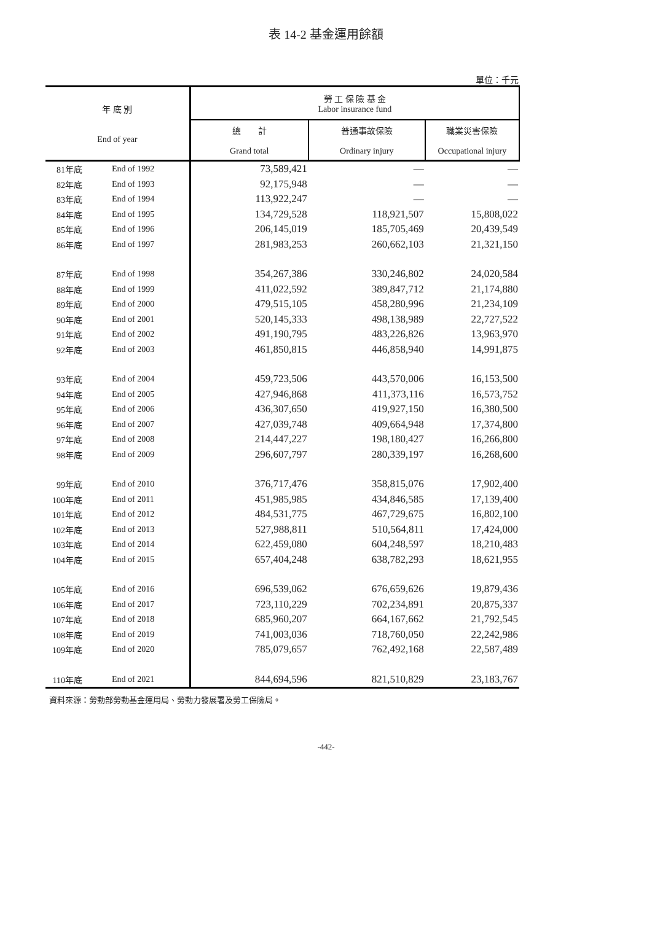表 14-2 基金運用餘額
單位：千元
| 年 底 別 End of year | | 勞 工 保 險 基 金 Labor insurance fund | | |
| --- | --- | --- | --- | --- |
| | | 總 計 Grand total | 普通事故保險 Ordinary injury | 職業災害保險 Occupational injury |
| 81年底 | End of 1992 | 73,589,421 | — | — |
| 82年底 | End of 1993 | 92,175,948 | — | — |
| 83年底 | End of 1994 | 113,922,247 | — | — |
| 84年底 | End of 1995 | 134,729,528 | 118,921,507 | 15,808,022 |
| 85年底 | End of 1996 | 206,145,019 | 185,705,469 | 20,439,549 |
| 86年底 | End of 1997 | 281,983,253 | 260,662,103 | 21,321,150 |
| 87年底 | End of 1998 | 354,267,386 | 330,246,802 | 24,020,584 |
| 88年底 | End of 1999 | 411,022,592 | 389,847,712 | 21,174,880 |
| 89年底 | End of 2000 | 479,515,105 | 458,280,996 | 21,234,109 |
| 90年底 | End of 2001 | 520,145,333 | 498,138,989 | 22,727,522 |
| 91年底 | End of 2002 | 491,190,795 | 483,226,826 | 13,963,970 |
| 92年底 | End of 2003 | 461,850,815 | 446,858,940 | 14,991,875 |
| 93年底 | End of 2004 | 459,723,506 | 443,570,006 | 16,153,500 |
| 94年底 | End of 2005 | 427,946,868 | 411,373,116 | 16,573,752 |
| 95年底 | End of 2006 | 436,307,650 | 419,927,150 | 16,380,500 |
| 96年底 | End of 2007 | 427,039,748 | 409,664,948 | 17,374,800 |
| 97年底 | End of 2008 | 214,447,227 | 198,180,427 | 16,266,800 |
| 98年底 | End of 2009 | 296,607,797 | 280,339,197 | 16,268,600 |
| 99年底 | End of 2010 | 376,717,476 | 358,815,076 | 17,902,400 |
| 100年底 | End of 2011 | 451,985,985 | 434,846,585 | 17,139,400 |
| 101年底 | End of 2012 | 484,531,775 | 467,729,675 | 16,802,100 |
| 102年底 | End of 2013 | 527,988,811 | 510,564,811 | 17,424,000 |
| 103年底 | End of 2014 | 622,459,080 | 604,248,597 | 18,210,483 |
| 104年底 | End of 2015 | 657,404,248 | 638,782,293 | 18,621,955 |
| 105年底 | End of 2016 | 696,539,062 | 676,659,626 | 19,879,436 |
| 106年底 | End of 2017 | 723,110,229 | 702,234,891 | 20,875,337 |
| 107年底 | End of 2018 | 685,960,207 | 664,167,662 | 21,792,545 |
| 108年底 | End of 2019 | 741,003,036 | 718,760,050 | 22,242,986 |
| 109年底 | End of 2020 | 785,079,657 | 762,492,168 | 22,587,489 |
| 110年底 | End of 2021 | 844,694,596 | 821,510,829 | 23,183,767 |
資料來源：勞動部勞動基金運用局、勞動力發展署及勞工保險局。
-442-